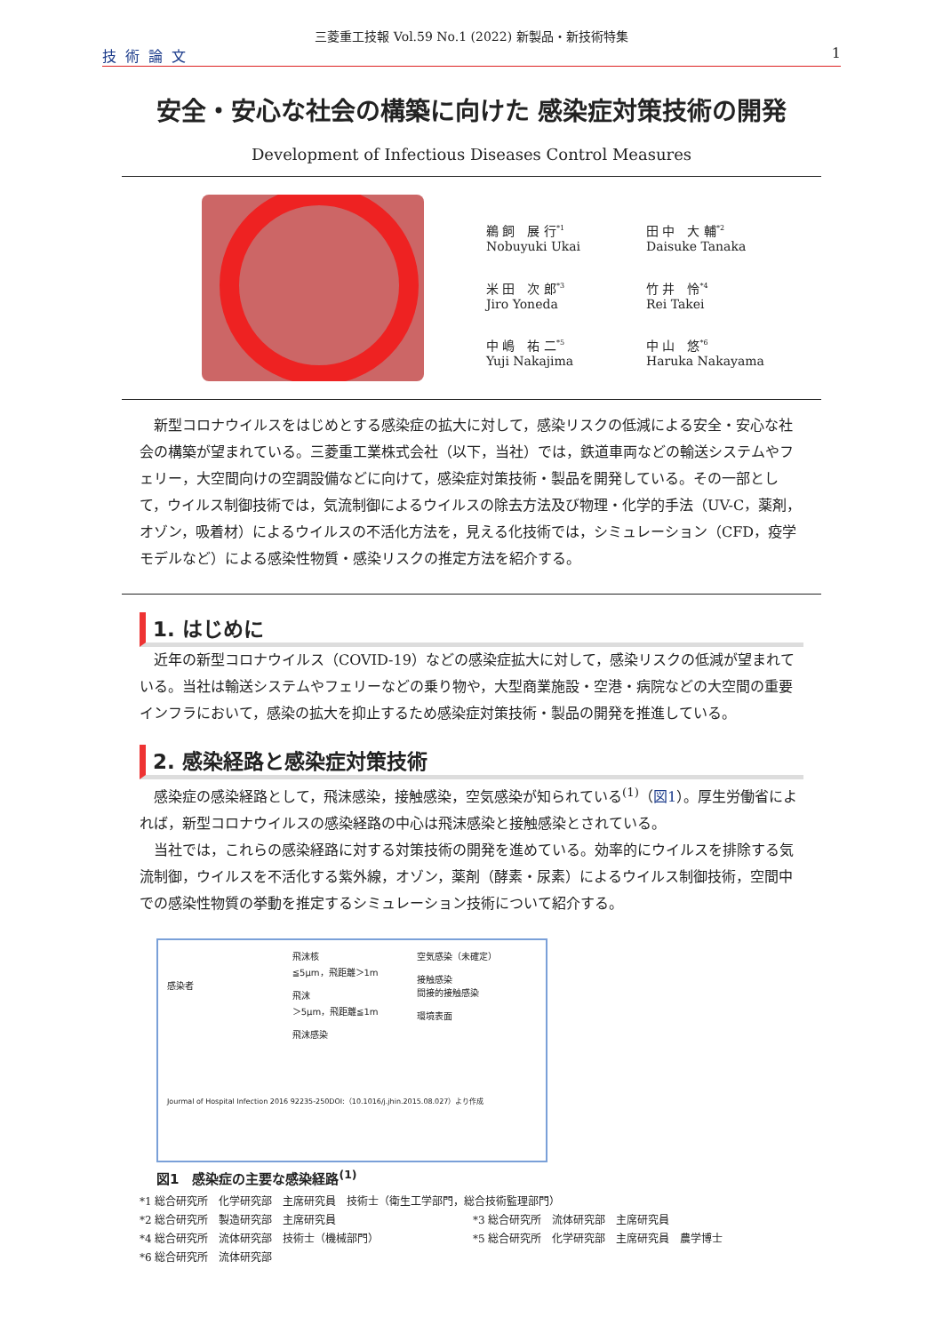三菱重工技報 Vol.59 No.1 (2022) 新製品・新技術特集
技術論文 1
安全・安心な社会の構築に向けた 感染症対策技術の開発
Development of Infectious Diseases Control Measures
鵜 飼　展 行<sup>*1</sup>
Nobuyuki Ukai
田 中　大 輔<sup>*2</sup>
Daisuke Tanaka
米 田　次 郎<sup>*3</sup>
Jiro Yoneda
竹 井　怜<sup>*4</sup>
Rei Takei
中 嶋　祐 二<sup>*5</sup>
Yuji Nakajima
中 山　悠<sup>*6</sup>
Haruka Nakayama
新型コロナウイルスをはじめとする感染症の拡大に対して，感染リスクの低減による安全・安心な社会の構築が望まれている。三菱重工業株式会社（以下，当社）では，鉄道車両などの輸送システムやフェリー，大空間向けの空調設備などに向けて，感染症対策技術・製品を開発している。その一部として，ウイルス制御技術では，気流制御によるウイルスの除去方法及び物理・化学的手法（UV-C，薬剤，オゾン，吸着材）によるウイルスの不活化方法を，見える化技術では，シミュレーション（CFD，疫学モデルなど）による感染性物質・感染リスクの推定方法を紹介する。
1. はじめに
近年の新型コロナウイルス（COVID-19）などの感染症拡大に対して，感染リスクの低減が望まれている。当社は輸送システムやフェリーなどの乗り物や，大型商業施設・空港・病院などの大空間の重要インフラにおいて，感染の拡大を抑止するため感染症対策技術・製品の開発を推進している。
2. 感染経路と感染症対策技術
感染症の感染経路として，飛沫感染，接触感染，空気感染が知られている<sup>(1)</sup>（図1）。厚生労働省によれば，新型コロナウイルスの感染経路の中心は飛沫感染と接触感染とされている。
当社では，これらの感染経路に対する対策技術の開発を進めている。効率的にウイルスを排除する気流制御，ウイルスを不活化する紫外線，オゾン，薬剤（酵素・尿素）によるウイルス制御技術，空間中での感染性物質の挙動を推定するシミュレーション技術について紹介する。
感染者
飛沫核
≦5μm，飛距離＞1m
飛沫
＞5μm，飛距離≦1m
飛沫感染
空気感染（未確定）
接触感染
間接的接触感染
環境表面
Jourmal of Hospital Infection 2016 92235-250DOI:（10.1016/j.jhin.2015.08.027）より作成
図1　感染症の主要な感染経路<sup>(1)</sup>
*1 総合研究所　化学研究部　主席研究員　技術士（衛生工学部門，総合技術監理部門）
*2 総合研究所　製造研究部　主席研究員
*3 総合研究所　流体研究部　主席研究員
*4 総合研究所　流体研究部　技術士（機械部門）
*5 総合研究所　化学研究部　主席研究員　農学博士
*6 総合研究所　流体研究部